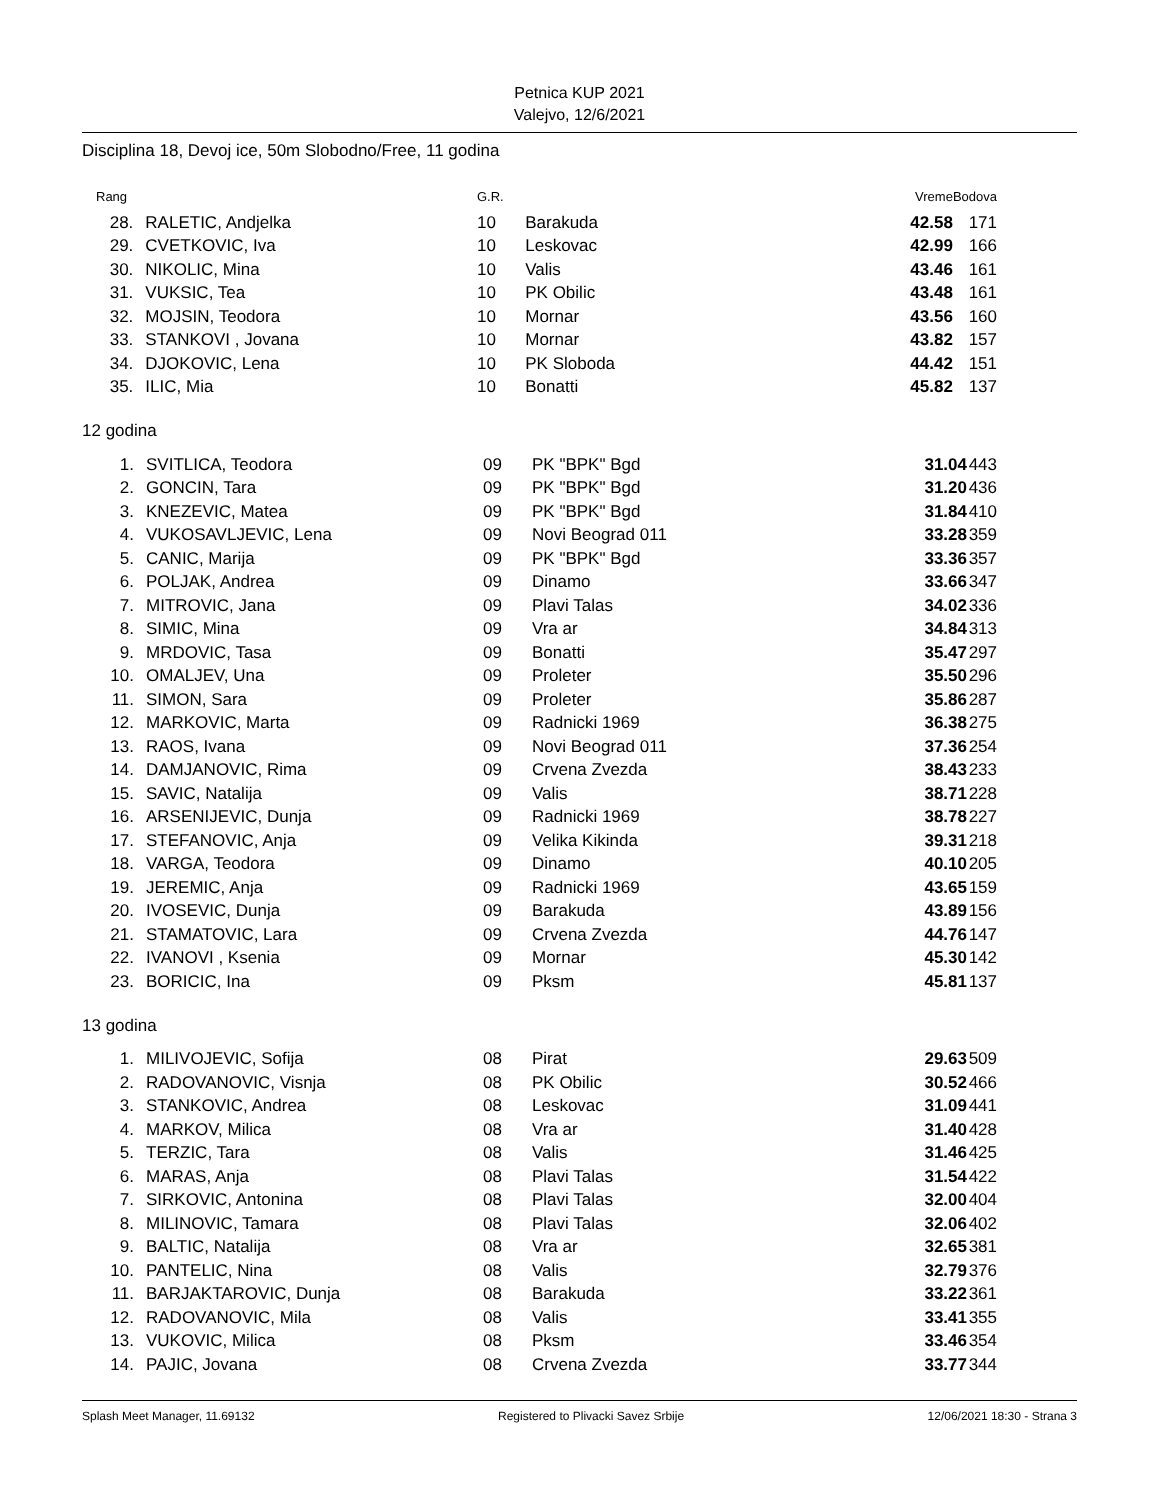Petnica KUP 2021
Valejvo, 12/6/2021
Disciplina 18, Devoj ice, 50m Slobodno/Free, 11 godina
| Rang | | G.R. | | Vreme | Bodova |
| --- | --- | --- | --- | --- | --- |
| 28. | RALETIC, Andjelka | 10 | Barakuda | 42.58 | 171 |
| 29. | CVETKOVIC, Iva | 10 | Leskovac | 42.99 | 166 |
| 30. | NIKOLIC, Mina | 10 | Valis | 43.46 | 161 |
| 31. | VUKSIC, Tea | 10 | PK Obilic | 43.48 | 161 |
| 32. | MOJSIN, Teodora | 10 | Mornar | 43.56 | 160 |
| 33. | STANKOVI , Jovana | 10 | Mornar | 43.82 | 157 |
| 34. | DJOKOVIC, Lena | 10 | PK Sloboda | 44.42 | 151 |
| 35. | ILIC, Mia | 10 | Bonatti | 45.82 | 137 |
12 godina
| 1. | SVITLICA, Teodora | 09 | PK "BPK" Bgd | 31.04 | 443 |
| 2. | GONCIN, Tara | 09 | PK "BPK" Bgd | 31.20 | 436 |
| 3. | KNEZEVIC, Matea | 09 | PK "BPK" Bgd | 31.84 | 410 |
| 4. | VUKOSAVLJEVIC, Lena | 09 | Novi Beograd 011 | 33.28 | 359 |
| 5. | CANIC, Marija | 09 | PK "BPK" Bgd | 33.36 | 357 |
| 6. | POLJAK, Andrea | 09 | Dinamo | 33.66 | 347 |
| 7. | MITROVIC, Jana | 09 | Plavi Talas | 34.02 | 336 |
| 8. | SIMIC, Mina | 09 | Vra ar | 34.84 | 313 |
| 9. | MRDOVIC, Tasa | 09 | Bonatti | 35.47 | 297 |
| 10. | OMALJEV, Una | 09 | Proleter | 35.50 | 296 |
| 11. | SIMON, Sara | 09 | Proleter | 35.86 | 287 |
| 12. | MARKOVIC, Marta | 09 | Radnicki 1969 | 36.38 | 275 |
| 13. | RAOS, Ivana | 09 | Novi Beograd 011 | 37.36 | 254 |
| 14. | DAMJANOVIC, Rima | 09 | Crvena Zvezda | 38.43 | 233 |
| 15. | SAVIC, Natalija | 09 | Valis | 38.71 | 228 |
| 16. | ARSENIJEVIC, Dunja | 09 | Radnicki 1969 | 38.78 | 227 |
| 17. | STEFANOVIC, Anja | 09 | Velika Kikinda | 39.31 | 218 |
| 18. | VARGA, Teodora | 09 | Dinamo | 40.10 | 205 |
| 19. | JEREMIC, Anja | 09 | Radnicki 1969 | 43.65 | 159 |
| 20. | IVOSEVIC, Dunja | 09 | Barakuda | 43.89 | 156 |
| 21. | STAMATOVIC, Lara | 09 | Crvena Zvezda | 44.76 | 147 |
| 22. | IVANOVI , Ksenia | 09 | Mornar | 45.30 | 142 |
| 23. | BORICIC, Ina | 09 | Pksm | 45.81 | 137 |
13 godina
| 1. | MILIVOJEVIC, Sofija | 08 | Pirat | 29.63 | 509 |
| 2. | RADOVANOVIC, Visnja | 08 | PK Obilic | 30.52 | 466 |
| 3. | STANKOVIC, Andrea | 08 | Leskovac | 31.09 | 441 |
| 4. | MARKOV, Milica | 08 | Vra ar | 31.40 | 428 |
| 5. | TERZIC, Tara | 08 | Valis | 31.46 | 425 |
| 6. | MARAS, Anja | 08 | Plavi Talas | 31.54 | 422 |
| 7. | SIRKOVIC, Antonina | 08 | Plavi Talas | 32.00 | 404 |
| 8. | MILINOVIC, Tamara | 08 | Plavi Talas | 32.06 | 402 |
| 9. | BALTIC, Natalija | 08 | Vra ar | 32.65 | 381 |
| 10. | PANTELIC, Nina | 08 | Valis | 32.79 | 376 |
| 11. | BARJAKTAROVIC, Dunja | 08 | Barakuda | 33.22 | 361 |
| 12. | RADOVANOVIC, Mila | 08 | Valis | 33.41 | 355 |
| 13. | VUKOVIC, Milica | 08 | Pksm | 33.46 | 354 |
| 14. | PAJIC, Jovana | 08 | Crvena Zvezda | 33.77 | 344 |
Splash Meet Manager, 11.69132 Registered to Plivacki Savez Srbije 12/06/2021 18:30 - Strana 3